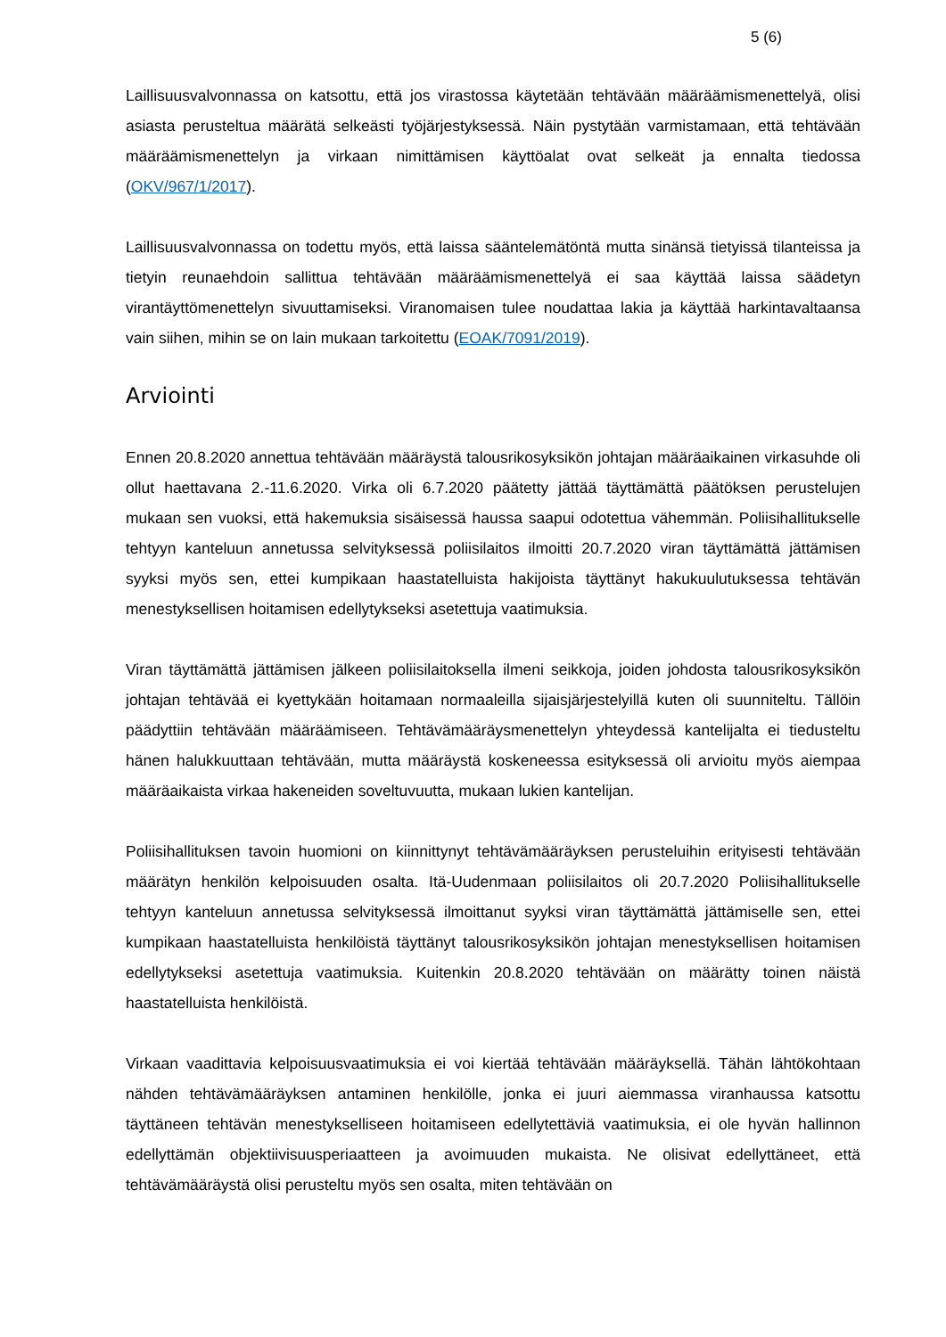5 (6)
Laillisuusvalvonnassa on katsottu, että jos virastossa käytetään tehtävään määräämismenettelyä, olisi asiasta perusteltua määrätä selkeästi työjärjestyksessä. Näin pystytään varmistamaan, että tehtävään määräämismenettelyn ja virkaan nimittämisen käyttöalat ovat selkeät ja ennalta tiedossa (OKV/967/1/2017).
Laillisuusvalvonnassa on todettu myös, että laissa sääntelemätöntä mutta sinänsä tietyissä tilanteissa ja tietyin reunaehdoin sallittua tehtävään määräämismenettelyä ei saa käyttää laissa säädetyn virantäyttömenettelyn sivuuttamiseksi. Viranomaisen tulee noudattaa lakia ja käyttää harkintavaltaansa vain siihen, mihin se on lain mukaan tarkoitettu (EOAK/7091/2019).
Arviointi
Ennen 20.8.2020 annettua tehtävään määräystä talousrikosyksikön johtajan määräaikainen virkasuhde oli ollut haettavana 2.-11.6.2020. Virka oli 6.7.2020 päätetty jättää täyttämättä päätöksen perustelujen mukaan sen vuoksi, että hakemuksia sisäisessä haussa saapui odotettua vähemmän. Poliisihallitukselle tehtyyn kanteluun annetussa selvityksessä poliisilaitos ilmoitti 20.7.2020 viran täyttämättä jättämisen syyksi myös sen, ettei kumpikaan haastatelluista hakijoista täyttänyt hakukuulutuksessa tehtävän menestyksellisen hoitamisen edellytykseksi asetettuja vaatimuksia.
Viran täyttämättä jättämisen jälkeen poliisilaitoksella ilmeni seikkoja, joiden johdosta talousrikosyksikön johtajan tehtävää ei kyettykään hoitamaan normaaleilla sijaisjärjestelyillä kuten oli suunniteltu. Tällöin päädyttiin tehtävään määräämiseen. Tehtävämääräysmenettelyn yhteydessä kantelijalta ei tiedusteltu hänen halukkuuttaan tehtävään, mutta määräystä koskeneessa esityksessä oli arvioitu myös aiempaa määräaikaista virkaa hakeneiden soveltuvuutta, mukaan lukien kantelijan.
Poliisihallituksen tavoin huomioni on kiinnittynyt tehtävämääräyksen perusteluihin erityisesti tehtävään määrätyn henkilön kelpoisuuden osalta. Itä-Uudenmaan poliisilaitos oli 20.7.2020 Poliisihallitukselle tehtyyn kanteluun annetussa selvityksessä ilmoittanut syyksi viran täyttämättä jättämiselle sen, ettei kumpikaan haastatelluista henkilöistä täyttänyt talousrikosyksikön johtajan menestyksellisen hoitamisen edellytykseksi asetettuja vaatimuksia. Kuitenkin 20.8.2020 tehtävään on määrätty toinen näistä haastatelluista henkilöistä.
Virkaan vaadittavia kelpoisuusvaatimuksia ei voi kiertää tehtävään määräyksellä. Tähän lähtökohtaan nähden tehtävämääräyksen antaminen henkilölle, jonka ei juuri aiemmassa viranhaussa katsottu täyttäneen tehtävän menestykselliseen hoitamiseen edellytettäviä vaatimuksia, ei ole hyvän hallinnon edellyttämän objektiivisuusperiaatteen ja avoimuuden mukaista. Ne olisivat edellyttäneet, että tehtävämääräystä olisi perusteltu myös sen osalta, miten tehtävään on